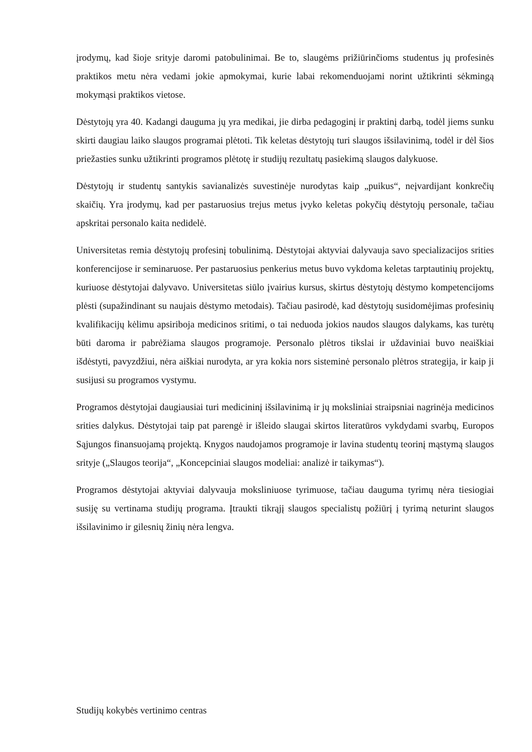įrodymų, kad šioje srityje daromi patobulinimai. Be to, slaugėms prižiūrinčioms studentus jų profesinės praktikos metu nėra vedami jokie apmokymai, kurie labai rekomenduojami norint užtikrinti sėkmingą mokymąsi praktikos vietose.
Dėstytojų yra 40. Kadangi dauguma jų yra medikai, jie dirba pedagoginį ir praktinį darbą, todėl jiems sunku skirti daugiau laiko slaugos programai plėtoti. Tik keletas dėstytojų turi slaugos išsilavinimą, todėl ir dėl šios priežasties sunku užtikrinti programos plėtotę ir studijų rezultatų pasiekimą slaugos dalykuose.
Dėstytojų ir studentų santykis savianalizės suvestinėje nurodytas kaip „puikus“, neįvardijant konkrečių skaičių. Yra įrodymų, kad per pastaruosius trejus metus įvyko keletas pokyčių dėstytojų personale, tačiau apskritai personalo kaita nedidelė.
Universitetas remia dėstytojų profesinį tobulinimą. Dėstytojai aktyviai dalyvauja savo specializacijos srities konferencijose ir seminaruose. Per pastaruosius penkerius metus buvo vykdoma keletas tarptautinių projektų, kuriuose dėstytojai dalyvavo. Universitetas siūlo įvairius kursus, skirtus dėstytojų dėstymo kompetencijoms plėsti (supažindinant su naujais dėstymo metodais). Tačiau pasirodė, kad dėstytojų susidomėjimas profesinių kvalifikacijų kėlimu apsiriboja medicinos sritimi, o tai neduoda jokios naudos slaugos dalykams, kas turėtų būti daroma ir pabrėžiama slaugos programoje. Personalo plėtros tikslai ir uždaviniai buvo neaiškiai išdėstyti, pavyzdžiui, nėra aiškiai nurodyta, ar yra kokia nors sisteminė personalo plėtros strategija, ir kaip ji susijusi su programos vystymu.
Programos dėstytojai daugiausiai turi medicininį išsilavinimą ir jų moksliniai straipsniai nagrinėja medicinos srities dalykus. Dėstytojai taip pat parengė ir išleido slaugai skirtos literatūros vykdydami svarbų, Europos Sąjungos finansuojamą projektą. Knygos naudojamos programoje ir lavina studentų teorinį mąstymą slaugos srityje („Slaugos teorija“, „Koncepciniai slaugos modeliai: analizė ir taikymas“).
Programos dėstytojai aktyviai dalyvauja moksliniuose tyrimuose, tačiau dauguma tyrimų nėra tiesiogiai susiję su vertinama studijų programa. Įtraukti tikrąjį slaugos specialistų požiūrį į tyrimą neturint slaugos išsilavinimo ir gilesnių žinių nėra lengva.
Studijų kokybės vertinimo centras